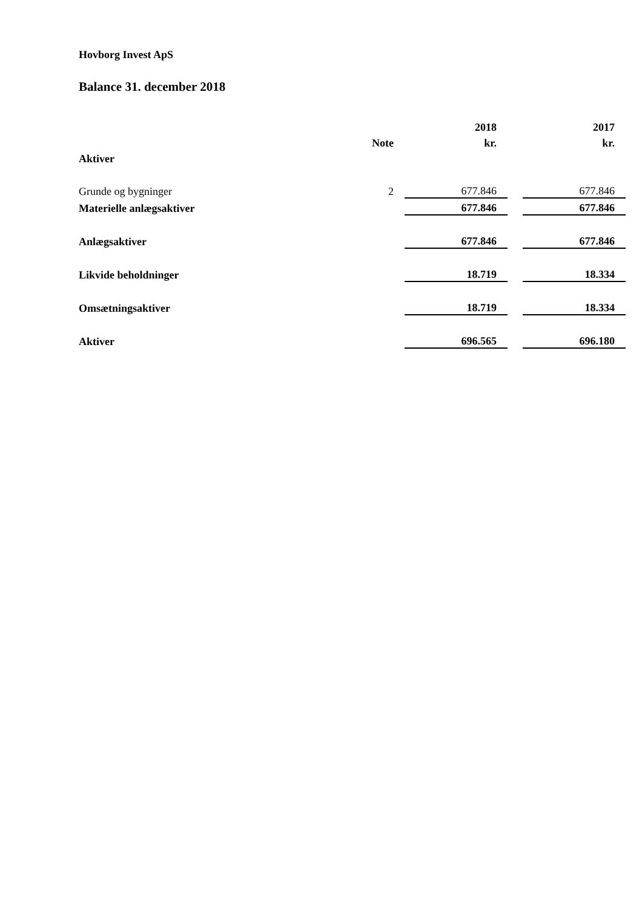Hovborg Invest ApS
Balance 31. december 2018
| | | 2018 | | 2017 |
| --- | --- | --- | --- | --- |
| | Note | kr. | | kr. |
| Aktiver | | | | |
| Grunde og bygninger | 2 | 677.846 | | 677.846 |
| Materielle anlægsaktiver | | 677.846 | | 677.846 |
| Anlægsaktiver | | 677.846 | | 677.846 |
| Likvide beholdninger | | 18.719 | | 18.334 |
| Omsætningsaktiver | | 18.719 | | 18.334 |
| Aktiver | | 696.565 | | 696.180 |